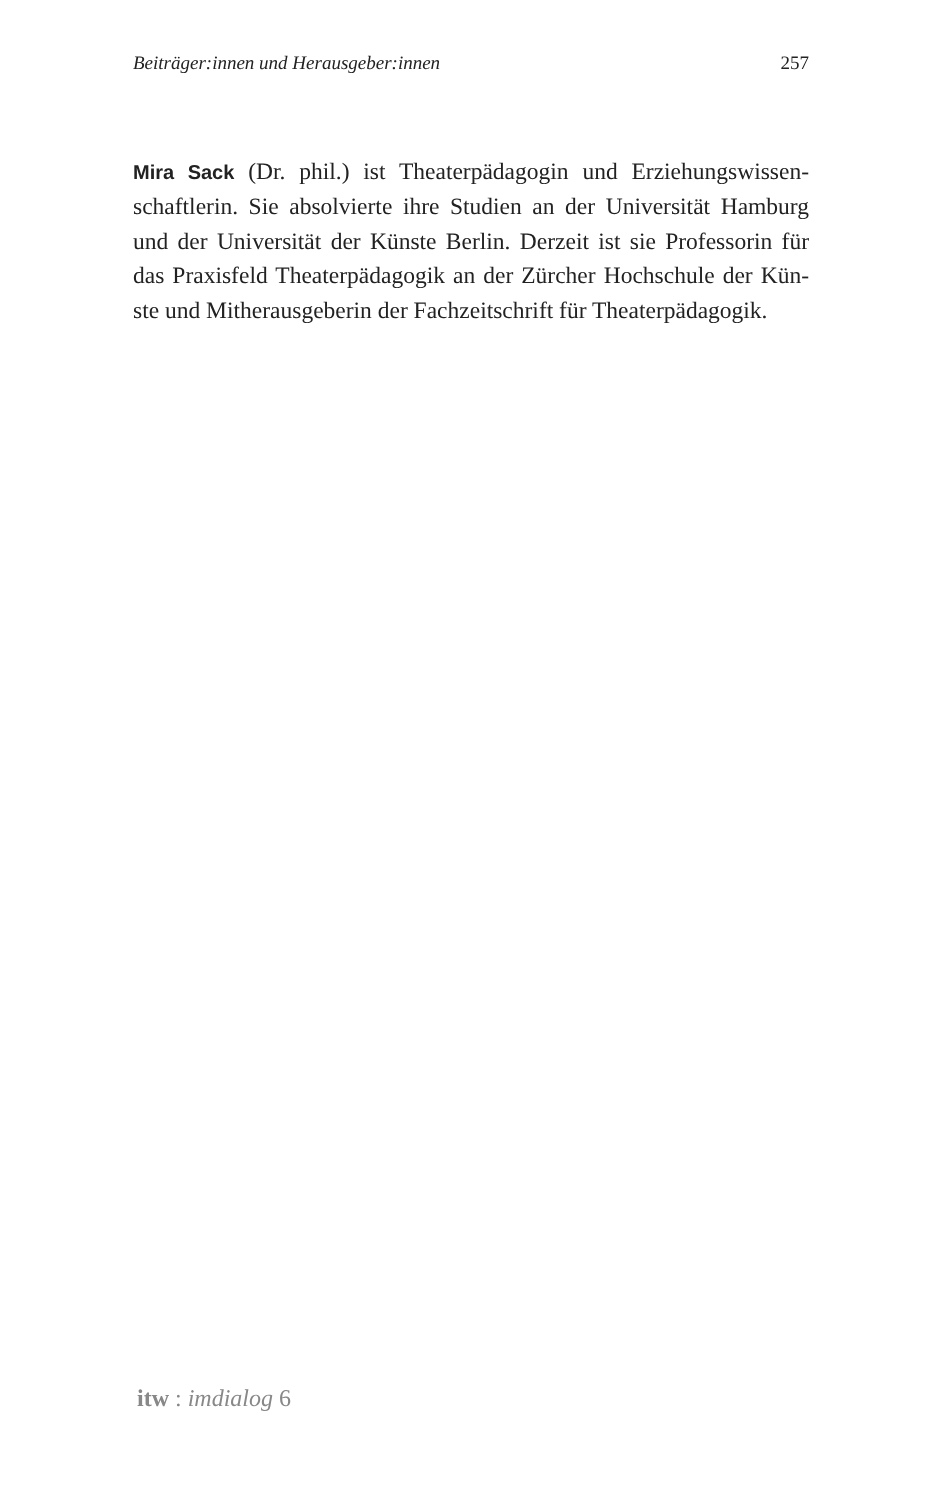Beiträger:innen und Herausgeber:innen 257
Mira Sack (Dr. phil.) ist Theaterpädagogin und Erziehungswissen­schaftlerin. Sie absolvierte ihre Studien an der Universität Hamburg und der Universität der Künste Berlin. Derzeit ist sie Professorin für das Praxisfeld Theaterpädagogik an der Zürcher Hochschule der Kün­ste und Mitherausgeberin der Fachzeitschrift für Theaterpädagogik.
itw : imdialog 6